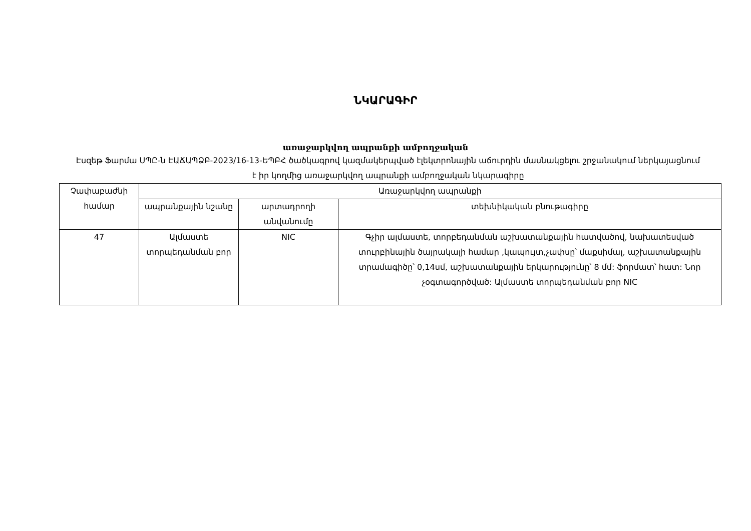ՆԿԱՐԱԳԻՐ
առաջարկվող ապրանքի ամբողջական
Էսզեթ Ֆարմա ՍՊԸ-ն ԷԱՃԱՊՁԲ-2023/16-13-ԵՊԲՀ ծածկագրով կազմակերպված էլեկտրոնային աճուրդին մասնակցելու շրջանակում ներկայացնում է իր կողմից առաջարկվող ապրանքի ամբողջական նկարագիրը
| Չափաբաժնի համար | Առաջարկվող ապրանքի | | |
| --- | --- | --- | --- |
| | ապրանքային նշանը | արտադրողի անվանումը | տեխնիկական բնութագիրը |
| 47 | Ալմաստե տորպեդանման բոր | NIC | Գչիր ալմաստե, տորբեդանման աշխատանքային հատվածով, նախատեսված տուրբինային ծայրակալի համար ,կապույտ,չափսը՝ մաքսիմալ, աշխատանքային տրամագիծը՝ 0,14սմ, աշխատանքային երկարությունը՝ 8 մմ: ֆորմատ՝ հատ: Նոր չօգտագործված: Ալմաստե տորպեդանման բոր NIC |